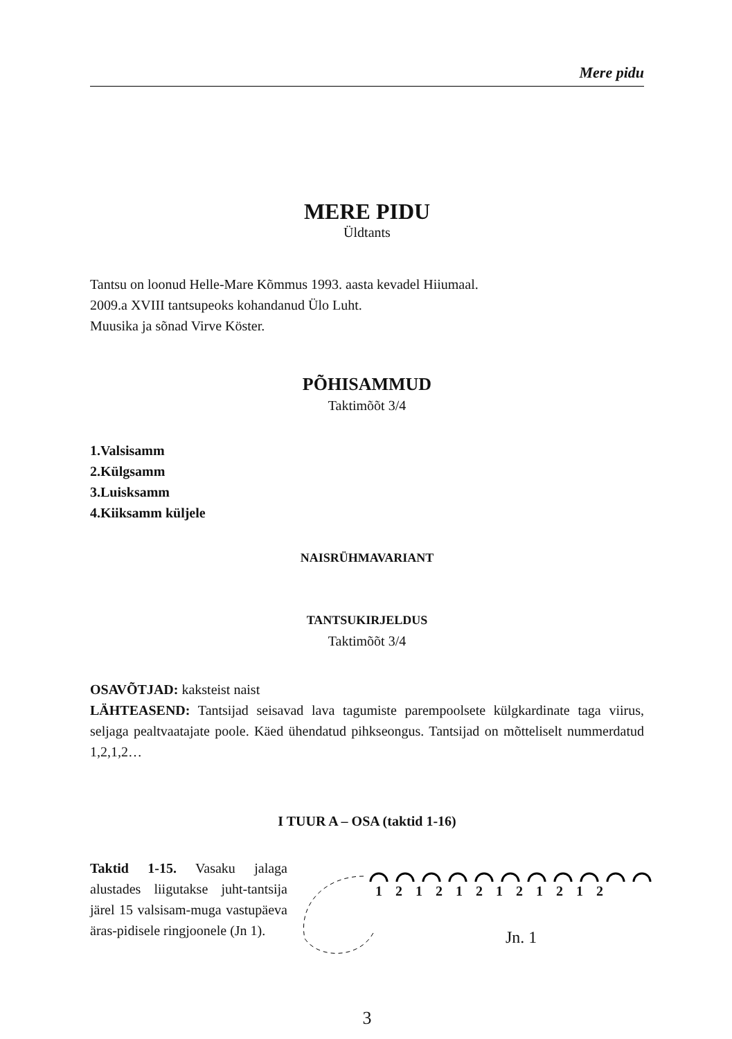Mere pidu
MERE PIDU
Üldtants
Tantsu on loonud Helle-Mare Kõmmus 1993. aasta kevadel Hiiumaal.
2009.a XVIII tantsupeoks kohandanud Ülo Luht.
Muusika ja sõnad Virve Köster.
PÕHISAMMUD
Taktimõõt 3/4
1.Valsisamm
2.Külgsamm
3.Luisksamm
4.Kiiksamm küljele
NAISRÜHMAVARIANT
TANTSUKIRJELDUS
Taktimõõt 3/4
OSAVÕTJAD: kaksteist naist
LÄHTEASEND: Tantsijad seisavad lava tagumiste parempoolsete külgkardinate taga viirus, seljaga pealtvaatajate poole. Käed ühendatud pihkseongus. Tantsijad on mõtteliselt nummerdatud 1,2,1,2…
I TUUR A – OSA (taktid 1-16)
Taktid 1-15. Vasaku jalaga alustades liigutakse juht-tantsija järel 15 valsisam-muga vastupäeva äras-pidisele ringjoonele (Jn 1).
1 2 1 2 1 2 1 2 1 2 1 2
Jn. 1
3